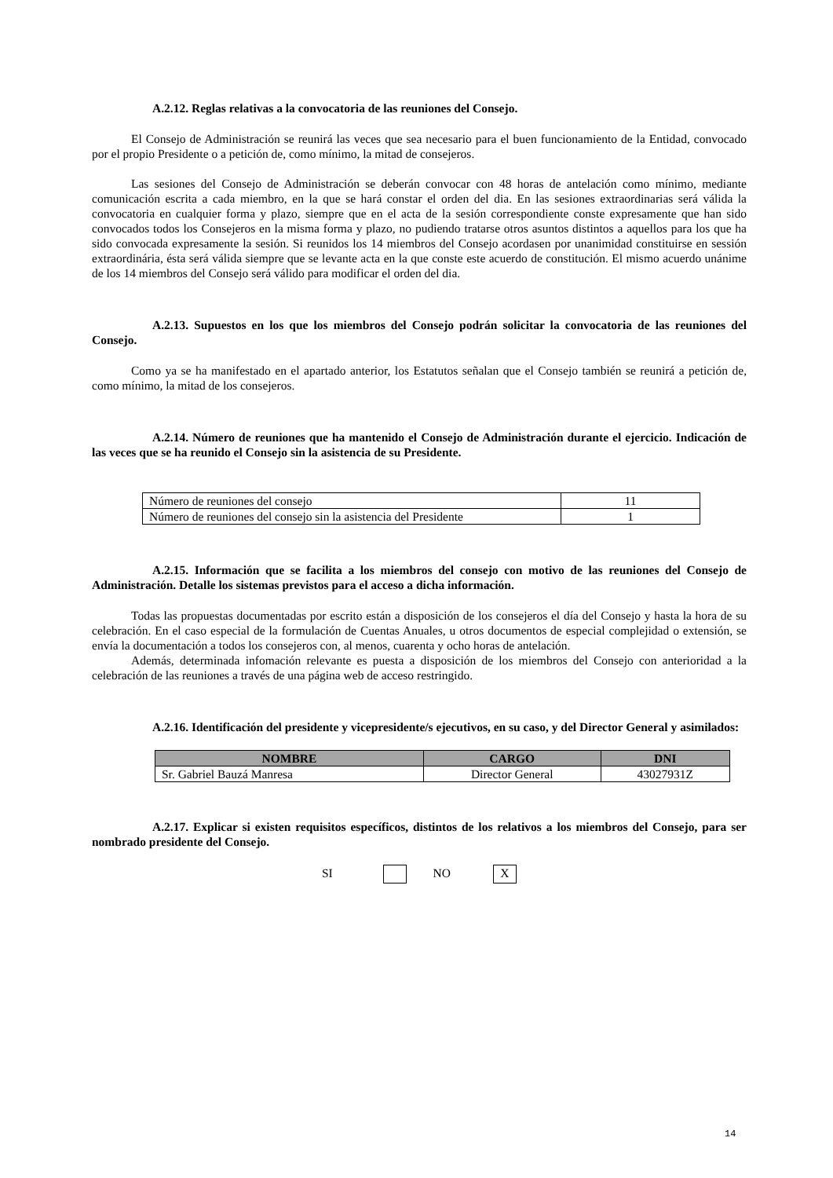A.2.12. Reglas relativas a la convocatoria de las reuniones del Consejo.
El Consejo de Administración se reunirá las veces que sea necesario para el buen funcionamiento de la Entidad, convocado por el propio Presidente o a petición de, como mínimo, la mitad de consejeros.
Las sesiones del Consejo de Administración se deberán convocar con 48 horas de antelación como mínimo, mediante comunicación escrita a cada miembro, en la que se hará constar el orden del dia. En las sesiones extraordinarias será válida la convocatoria en cualquier forma y plazo, siempre que en el acta de la sesión correspondiente conste expresamente que han sido convocados todos los Consejeros en la misma forma y plazo, no pudiendo tratarse otros asuntos distintos a aquellos para los que ha sido convocada expresamente la sesión. Si reunidos los 14 miembros del Consejo acordasen por unanimidad constituirse en sessión extraordinária, ésta será válida siempre que se levante acta en la que conste este acuerdo de constitución. El mismo acuerdo unánime de los 14 miembros del Consejo será válido para modificar el orden del dia.
A.2.13. Supuestos en los que los miembros del Consejo podrán solicitar la convocatoria de las reuniones del Consejo.
Como ya se ha manifestado en el apartado anterior, los Estatutos señalan que el Consejo también se reunirá a petición de, como mínimo, la mitad de los consejeros.
A.2.14. Número de reuniones que ha mantenido el Consejo de Administración durante el ejercicio. Indicación de las veces que se ha reunido el Consejo sin la asistencia de su Presidente.
| Número de reuniones del consejo | 11 |
| Número de reuniones del consejo sin la asistencia del Presidente | 1 |
A.2.15. Información que se facilita a los miembros del consejo con motivo de las reuniones del Consejo de Administración. Detalle los sistemas previstos para el acceso a dicha información.
Todas las propuestas documentadas por escrito están a disposición de los consejeros el día del Consejo y hasta la hora de su celebración. En el caso especial de la formulación de Cuentas Anuales, u otros documentos de especial complejidad o extensión, se envía la documentación a todos los consejeros con, al menos, cuarenta y ocho horas de antelación.
Además, determinada infomación relevante es puesta a disposición de los miembros del Consejo con anterioridad a la celebración de las reuniones a través de una página web de acceso restringido.
A.2.16. Identificación del presidente y vicepresidente/s ejecutivos, en su caso, y del Director General y asimilados:
| NOMBRE | CARGO | DNI |
| --- | --- | --- |
| Sr. Gabriel Bauzá Manresa | Director General | 43027931Z |
A.2.17. Explicar si existen requisitos específicos, distintos de los relativos a los miembros del Consejo, para ser nombrado presidente del Consejo.
SI NO X
14